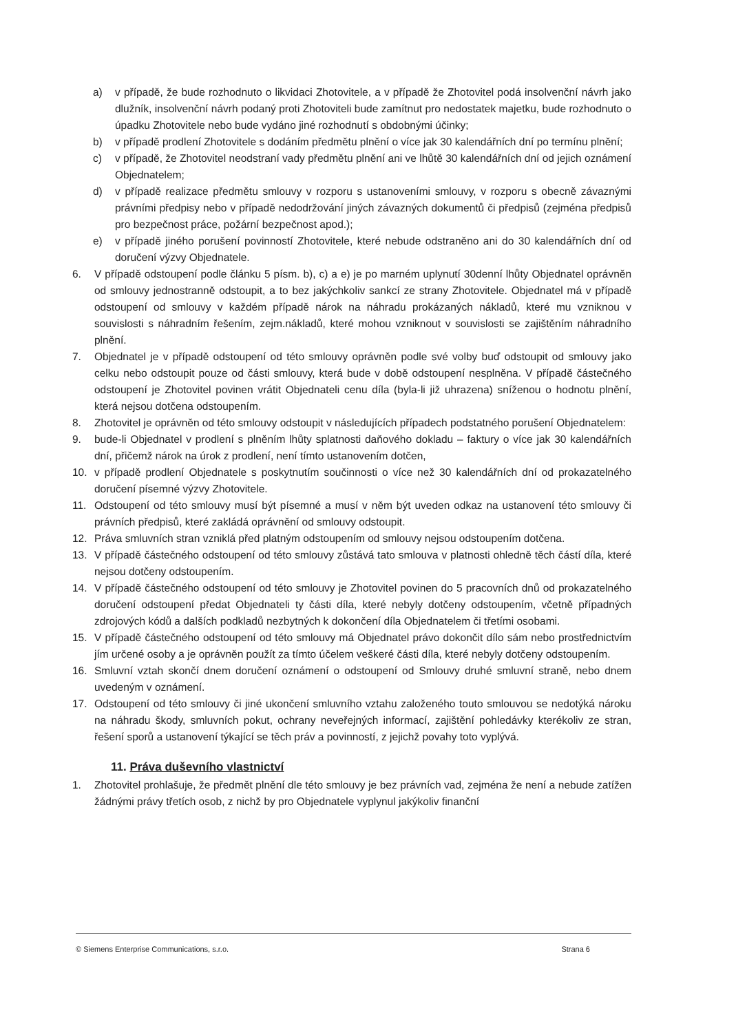a) v případě, že bude rozhodnuto o likvidaci Zhotovitele, a v případě že Zhotovitel podá insolvenční návrh jako dlužník, insolvenční návrh podaný proti Zhotoviteli bude zamítnut pro nedostatek majetku, bude rozhodnuto o úpadku Zhotovitele nebo bude vydáno jiné rozhodnutí s obdobnými účinky;
b) v případě prodlení Zhotovitele s dodáním předmětu plnění o více jak 30 kalendářních dní po termínu plnění;
c) v případě, že Zhotovitel neodstraní vady předmětu plnění ani ve lhůtě 30 kalendářních dní od jejich oznámení Objednatelem;
d) v případě realizace předmětu smlouvy v rozporu s ustanoveními smlouvy, v rozporu s obecně závaznými právními předpisy nebo v případě nedodržování jiných závazných dokumentů či předpisů (zejména předpisů pro bezpečnost práce, požární bezpečnost apod.);
e) v případě jiného porušení povinností Zhotovitele, které nebude odstraněno ani do 30 kalendářních dní od doručení výzvy Objednatele.
6. V případě odstoupení podle článku 5 písm. b), c) a e) je po marném uplynutí 30denní lhůty Objednatel oprávněn od smlouvy jednostranně odstoupit, a to bez jakýchkoliv sankcí ze strany Zhotovitele. Objednatel má v případě odstoupení od smlouvy v každém případě nárok na náhradu prokázaných nákladů, které mu vzniknou v souvislosti s náhradním řešením, zejm.nákladů, které mohou vzniknout v souvislosti se zajištěním náhradního plnění.
7. Objednatel je v případě odstoupení od této smlouvy oprávněn podle své volby buď odstoupit od smlouvy jako celku nebo odstoupit pouze od části smlouvy, která bude v době odstoupení nesplněna. V případě částečného odstoupení je Zhotovitel povinen vrátit Objednateli cenu díla (byla-li již uhrazena) sníženou o hodnotu plnění, která nejsou dotčena odstoupením.
8. Zhotovitel je oprávněn od této smlouvy odstoupit v následujících případech podstatného porušení Objednatelem:
9. bude-li Objednatel v prodlení s plněním lhůty splatnosti daňového dokladu – faktury o více jak 30 kalendářních dní, přičemž nárok na úrok z prodlení, není tímto ustanovením dotčen,
10. v případě prodlení Objednatele s poskytnutím součinnosti o více než 30 kalendářních dní od prokazatelného doručení písemné výzvy Zhotovitele.
11. Odstoupení od této smlouvy musí být písemné a musí v něm být uveden odkaz na ustanovení této smlouvy či právních předpisů, které zakládá oprávnění od smlouvy odstoupit.
12. Práva smluvních stran vzniklá před platným odstoupením od smlouvy nejsou odstoupením dotčena.
13. V případě částečného odstoupení od této smlouvy zůstává tato smlouva v platnosti ohledně těch částí díla, které nejsou dotčeny odstoupením.
14. V případě částečného odstoupení od této smlouvy je Zhotovitel povinen do 5 pracovních dnů od prokazatelného doručení odstoupení předat Objednateli ty části díla, které nebyly dotčeny odstoupením, včetně případných zdrojových kódů a dalších podkladů nezbytných k dokončení díla Objednatelem či třetími osobami.
15. V případě částečného odstoupení od této smlouvy má Objednatel právo dokončit dílo sám nebo prostřednictvím jím určené osoby a je oprávněn použít za tímto účelem veškeré části díla, které nebyly dotčeny odstoupením.
16. Smluvní vztah skončí dnem doručení oznámení o odstoupení od Smlouvy druhé smluvní straně, nebo dnem uvedeným v oznámení.
17. Odstoupení od této smlouvy či jiné ukončení smluvního vztahu založeného touto smlouvou se nedotýká nároku na náhradu škody, smluvních pokut, ochrany neveřejných informací, zajištění pohledávky kterékoliv ze stran, řešení sporů a ustanovení týkající se těch práv a povinností, z jejichž povahy toto vyplývá.
11. Práva duševního vlastnictví
1. Zhotovitel prohlašuje, že předmět plnění dle této smlouvy je bez právních vad, zejména že není a nebude zatížen žádnými právy třetích osob, z nichž by pro Objednatele vyplynul jakýkoliv finanční
© Siemens Enterprise Communications, s.r.o. Strana 6